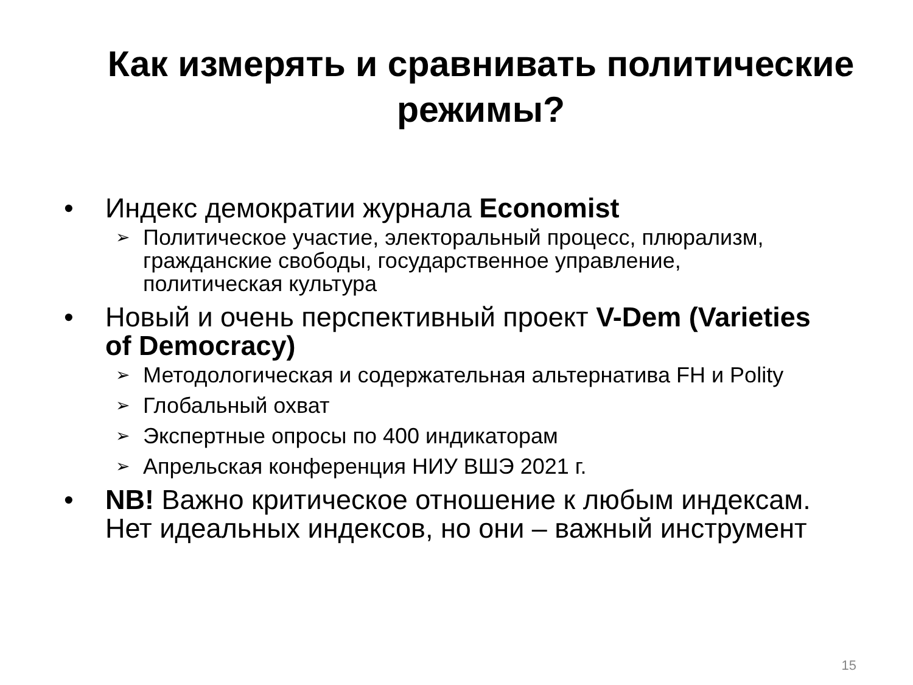Как измерять и сравнивать политические режимы?
• Индекс демократии журнала Economist
➢ Политическое участие, электоральный процесс, плюрализм, гражданские свободы, государственное управление, политическая культура
• Новый и очень перспективный проект V-Dem (Varieties of Democracy)
➢ Методологическая и содержательная альтернатива FH и Polity
➢ Глобальный охват
➢ Экспертные опросы по 400 индикаторам
➢ Апрельская конференция НИУ ВШЭ 2021 г.
• NB! Важно критическое отношение к любым индексам. Нет идеальных индексов, но они – важный инструмент
15